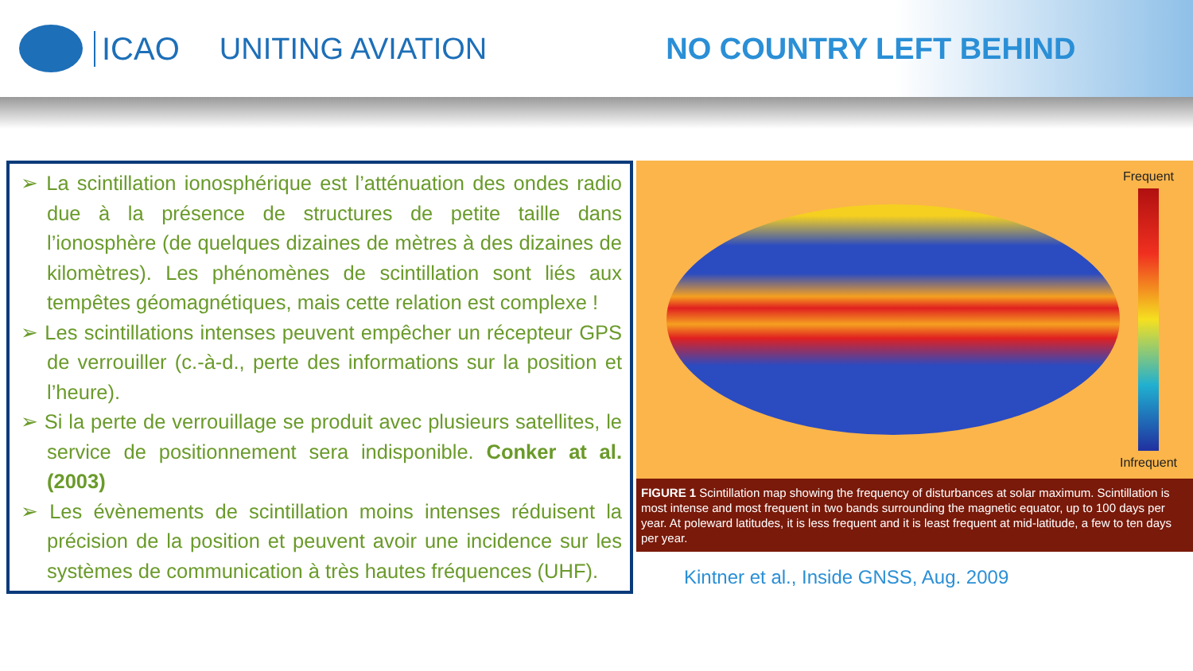ICAO UNITING AVIATION NO COUNTRY LEFT BEHIND
➢ La scintillation ionosphérique est l’atténuation des ondes radio due à la présence de structures de petite taille dans l’ionosphère (de quelques dizaines de mètres à des dizaines de kilomètres). Les phénomènes de scintillation sont liés aux tempêtes géomagnétiques, mais cette relation est complexe !
➢ Les scintillations intenses peuvent empêcher un récepteur GPS de verrouiller (c.-à-d., perte des informations sur la position et l’heure).
➢ Si la perte de verrouillage se produit avec plusieurs satellites, le service de positionnement sera indisponible. Conker at al. (2003)
➢ Les évènements de scintillation moins intenses réduisent la précision de la position et peuvent avoir une incidence sur les systèmes de communication à très hautes fréquences (UHF).
Frequent
Infrequent
FIGURE 1 Scintillation map showing the frequency of disturbances at solar maximum. Scintillation is most intense and most frequent in two bands surrounding the magnetic equator, up to 100 days per year. At poleward latitudes, it is less frequent and it is least frequent at mid-latitude, a few to ten days per year.
Kintner et al., Inside GNSS, Aug. 2009